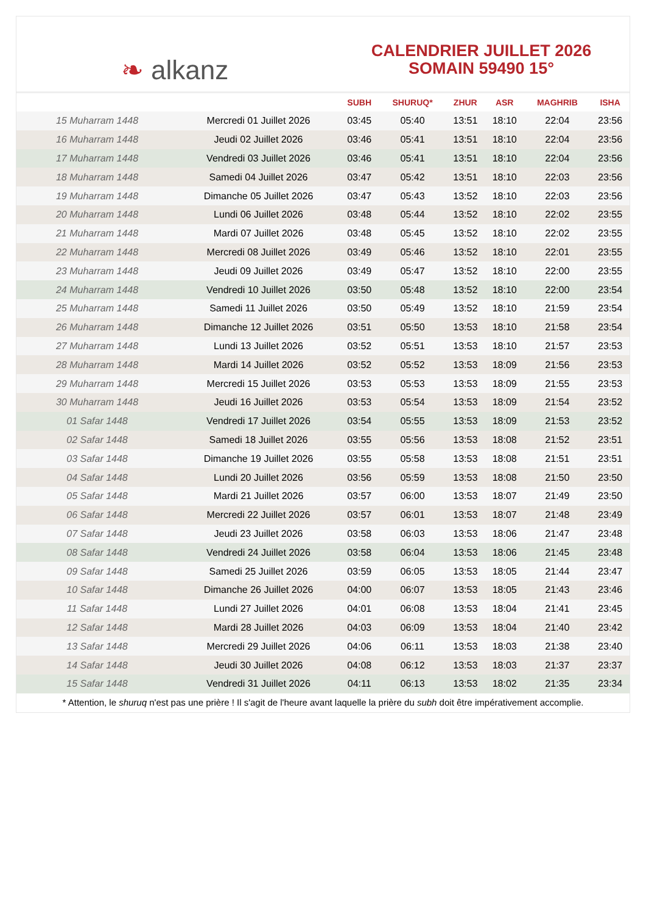❧ alkanz
CALENDRIER JUILLET 2026
SOMAIN 59490 15°
| | | SUBH | SHURUQ* | ZHUR | ASR | MAGHRIB | ISHA |
| --- | --- | --- | --- | --- | --- | --- | --- |
| 15 Muharram 1448 | Mercredi 01 Juillet 2026 | 03:45 | 05:40 | 13:51 | 18:10 | 22:04 | 23:56 |
| 16 Muharram 1448 | Jeudi 02 Juillet 2026 | 03:46 | 05:41 | 13:51 | 18:10 | 22:04 | 23:56 |
| 17 Muharram 1448 | Vendredi 03 Juillet 2026 | 03:46 | 05:41 | 13:51 | 18:10 | 22:04 | 23:56 |
| 18 Muharram 1448 | Samedi 04 Juillet 2026 | 03:47 | 05:42 | 13:51 | 18:10 | 22:03 | 23:56 |
| 19 Muharram 1448 | Dimanche 05 Juillet 2026 | 03:47 | 05:43 | 13:52 | 18:10 | 22:03 | 23:56 |
| 20 Muharram 1448 | Lundi 06 Juillet 2026 | 03:48 | 05:44 | 13:52 | 18:10 | 22:02 | 23:55 |
| 21 Muharram 1448 | Mardi 07 Juillet 2026 | 03:48 | 05:45 | 13:52 | 18:10 | 22:02 | 23:55 |
| 22 Muharram 1448 | Mercredi 08 Juillet 2026 | 03:49 | 05:46 | 13:52 | 18:10 | 22:01 | 23:55 |
| 23 Muharram 1448 | Jeudi 09 Juillet 2026 | 03:49 | 05:47 | 13:52 | 18:10 | 22:00 | 23:55 |
| 24 Muharram 1448 | Vendredi 10 Juillet 2026 | 03:50 | 05:48 | 13:52 | 18:10 | 22:00 | 23:54 |
| 25 Muharram 1448 | Samedi 11 Juillet 2026 | 03:50 | 05:49 | 13:52 | 18:10 | 21:59 | 23:54 |
| 26 Muharram 1448 | Dimanche 12 Juillet 2026 | 03:51 | 05:50 | 13:53 | 18:10 | 21:58 | 23:54 |
| 27 Muharram 1448 | Lundi 13 Juillet 2026 | 03:52 | 05:51 | 13:53 | 18:10 | 21:57 | 23:53 |
| 28 Muharram 1448 | Mardi 14 Juillet 2026 | 03:52 | 05:52 | 13:53 | 18:09 | 21:56 | 23:53 |
| 29 Muharram 1448 | Mercredi 15 Juillet 2026 | 03:53 | 05:53 | 13:53 | 18:09 | 21:55 | 23:53 |
| 30 Muharram 1448 | Jeudi 16 Juillet 2026 | 03:53 | 05:54 | 13:53 | 18:09 | 21:54 | 23:52 |
| 01 Safar 1448 | Vendredi 17 Juillet 2026 | 03:54 | 05:55 | 13:53 | 18:09 | 21:53 | 23:52 |
| 02 Safar 1448 | Samedi 18 Juillet 2026 | 03:55 | 05:56 | 13:53 | 18:08 | 21:52 | 23:51 |
| 03 Safar 1448 | Dimanche 19 Juillet 2026 | 03:55 | 05:58 | 13:53 | 18:08 | 21:51 | 23:51 |
| 04 Safar 1448 | Lundi 20 Juillet 2026 | 03:56 | 05:59 | 13:53 | 18:08 | 21:50 | 23:50 |
| 05 Safar 1448 | Mardi 21 Juillet 2026 | 03:57 | 06:00 | 13:53 | 18:07 | 21:49 | 23:50 |
| 06 Safar 1448 | Mercredi 22 Juillet 2026 | 03:57 | 06:01 | 13:53 | 18:07 | 21:48 | 23:49 |
| 07 Safar 1448 | Jeudi 23 Juillet 2026 | 03:58 | 06:03 | 13:53 | 18:06 | 21:47 | 23:48 |
| 08 Safar 1448 | Vendredi 24 Juillet 2026 | 03:58 | 06:04 | 13:53 | 18:06 | 21:45 | 23:48 |
| 09 Safar 1448 | Samedi 25 Juillet 2026 | 03:59 | 06:05 | 13:53 | 18:05 | 21:44 | 23:47 |
| 10 Safar 1448 | Dimanche 26 Juillet 2026 | 04:00 | 06:07 | 13:53 | 18:05 | 21:43 | 23:46 |
| 11 Safar 1448 | Lundi 27 Juillet 2026 | 04:01 | 06:08 | 13:53 | 18:04 | 21:41 | 23:45 |
| 12 Safar 1448 | Mardi 28 Juillet 2026 | 04:03 | 06:09 | 13:53 | 18:04 | 21:40 | 23:42 |
| 13 Safar 1448 | Mercredi 29 Juillet 2026 | 04:06 | 06:11 | 13:53 | 18:03 | 21:38 | 23:40 |
| 14 Safar 1448 | Jeudi 30 Juillet 2026 | 04:08 | 06:12 | 13:53 | 18:03 | 21:37 | 23:37 |
| 15 Safar 1448 | Vendredi 31 Juillet 2026 | 04:11 | 06:13 | 13:53 | 18:02 | 21:35 | 23:34 |
* Attention, le shuruq n'est pas une prière ! Il s'agit de l'heure avant laquelle la prière du subh doit être impérativement accomplie.